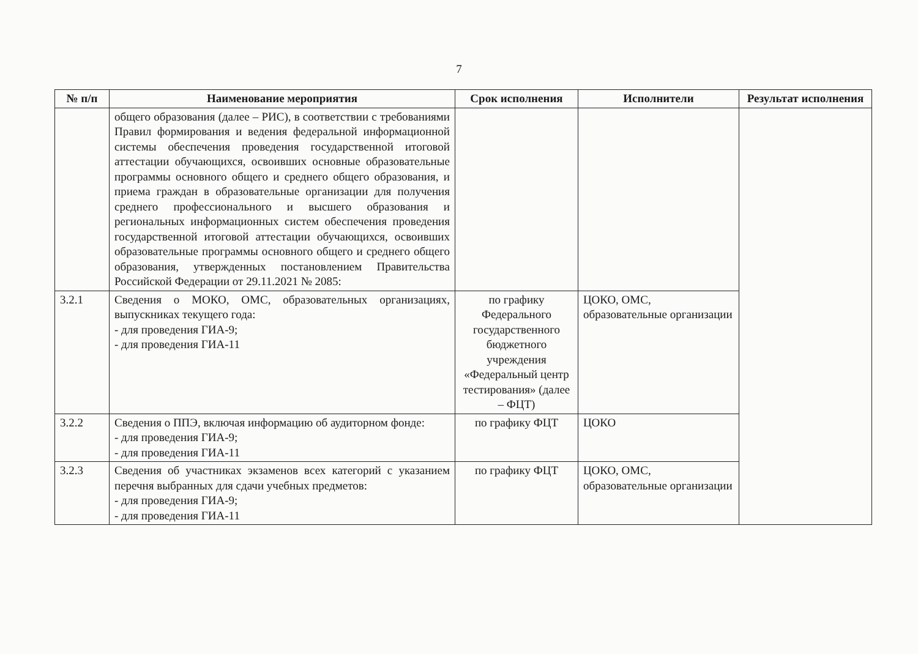7
| № п/п | Наименование мероприятия | Срок исполнения | Исполнители | Результат исполнения |
| --- | --- | --- | --- | --- |
| | общего образования (далее – РИС), в соответствии с требованиями Правил формирования и ведения федеральной информационной системы обеспечения проведения государственной итоговой аттестации обучающихся, освоивших основные образовательные программы основного общего и среднего общего образования, и приема граждан в образовательные организации для получения среднего профессионального и высшего образования и региональных информационных систем обеспечения проведения государственной итоговой аттестации обучающихся, освоивших образовательные программы основного общего и среднего общего образования, утвержденных постановлением Правительства Российской Федерации от 29.11.2021 № 2085: | | | |
| 3.2.1 | Сведения о МОКО, ОМС, образовательных организациях, выпускниках текущего года: - для проведения ГИА-9; - для проведения ГИА-11 | по графику Федерального государственного бюджетного учреждения «Федеральный центр тестирования» (далее – ФЦТ) | ЦОКО, ОМС, образовательные организации | |
| 3.2.2 | Сведения о ППЭ, включая информацию об аудиторном фонде: - для проведения ГИА-9; - для проведения ГИА-11 | по графику ФЦТ | ЦОКО | |
| 3.2.3 | Сведения об участниках экзаменов всех категорий с указанием перечня выбранных для сдачи учебных предметов: - для проведения ГИА-9; - для проведения ГИА-11 | по графику ФЦТ | ЦОКО, ОМС, образовательные организации | |